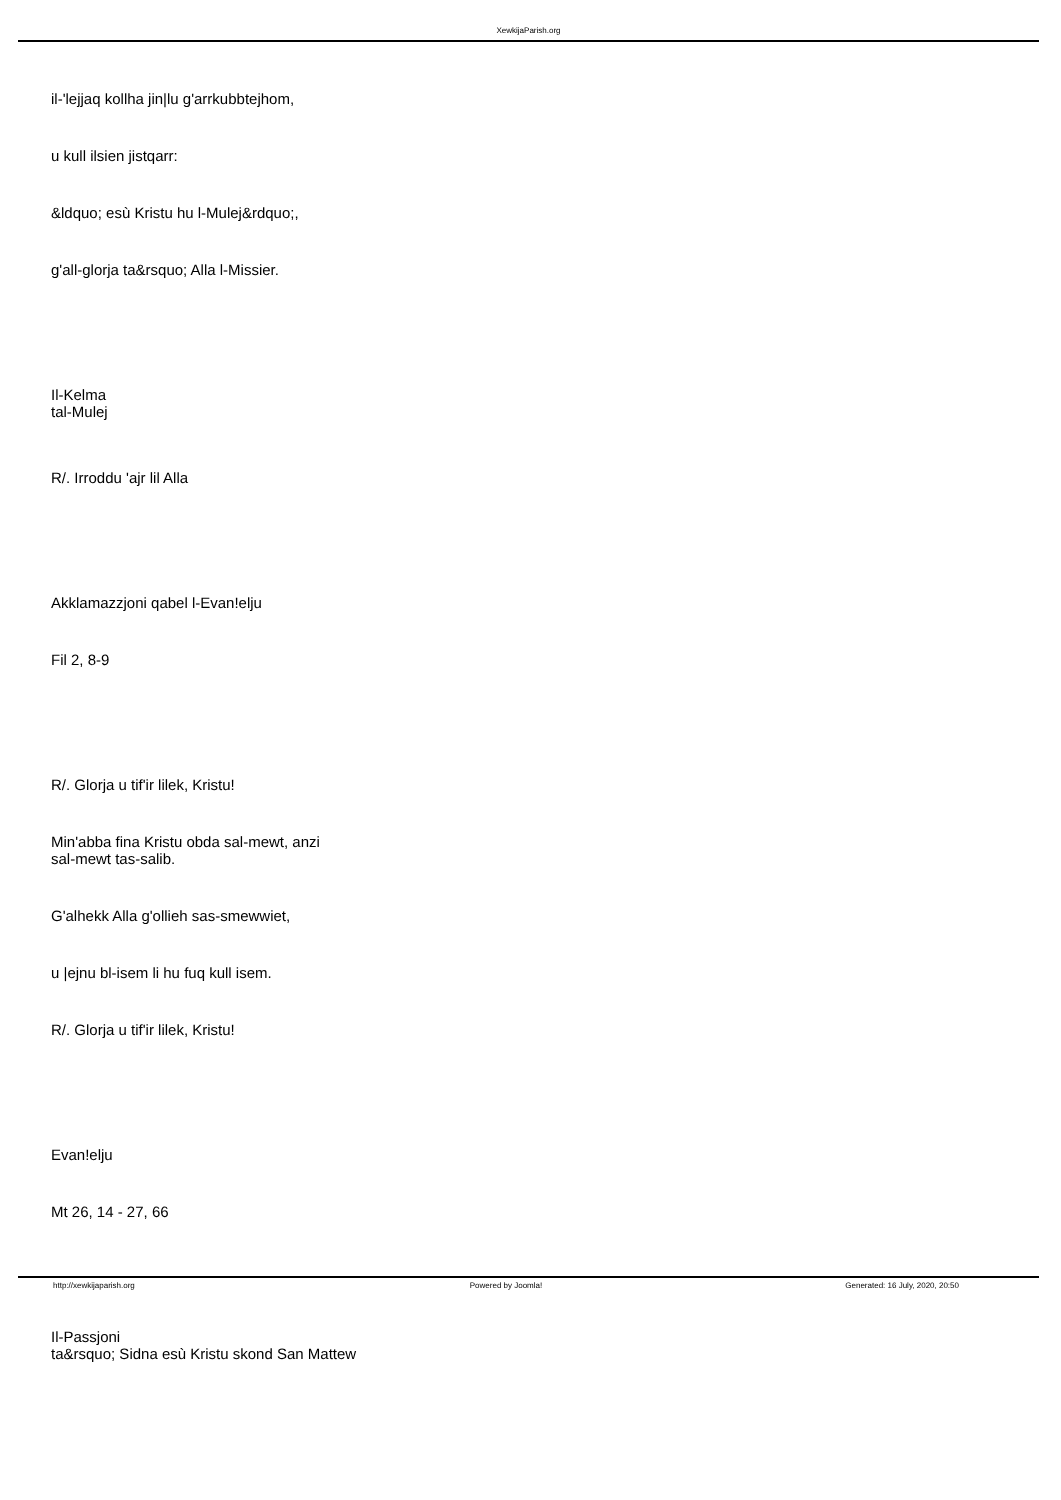XewkijaParish.org
il-'lejjaq kollha jin|lu g'arrkubbtejhom,
u kull ilsien jistqarr:
&ldquo; esù Kristu hu l-Mulej&rdquo;,
g'all-glorja ta&rsquo; Alla l-Missier.
Il-Kelma
tal-Mulej
R/. Irroddu 'ajr lil Alla
Akklamazzjoni qabel l-Evan!elju
Fil 2, 8-9
R/. Glorja u tif'ir lilek, Kristu!
Min'abba fina Kristu obda sal-mewt, anzi
sal-mewt tas-salib.
G'alhekk Alla g'ollieh sas-smewwiet,
u |ejnu bl-isem li hu fuq kull isem.
R/. Glorja u tif'ir lilek, Kristu!
Evan!elju
Mt 26, 14 - 27, 66
Il-Passjoni
ta&rsquo; Sidna esù Kristu skond San Mattew
http://xewkijaparish.org Powered by Joomla! Generated: 16 July, 2020, 20:50